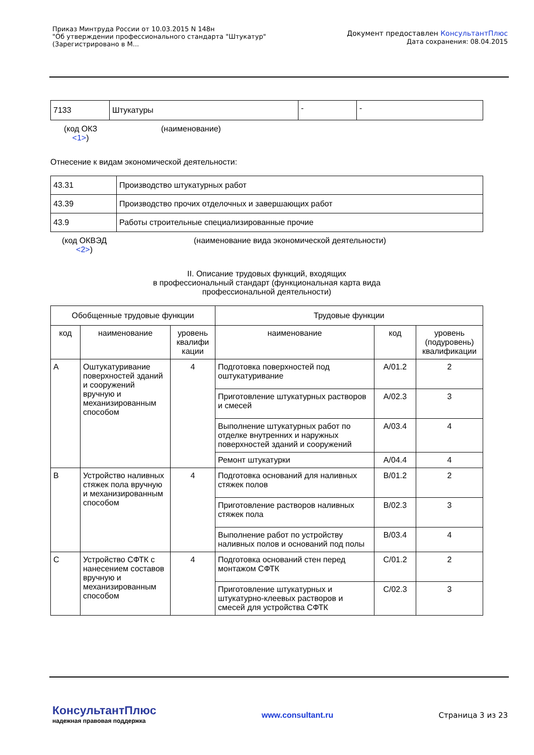Приказ Минтруда России от 10.03.2015 N 148н
"Об утверждении профессионального стандарта "Штукатур"
(Зарегистрировано в М...
Документ предоставлен КонсультантПлюс
Дата сохранения: 08.04.2015
| 7133 | Штукатуры | - | - |
(код ОКЗ
<1>)
(наименование)
Отнесение к видам экономической деятельности:
| 43.31 | Производство штукатурных работ |
| 43.39 | Производство прочих отделочных и завершающих работ |
| 43.9 | Работы строительные специализированные прочие |
(код ОКВЭД
<2>)
(наименование вида экономической деятельности)
II. Описание трудовых функций, входящих
в профессиональный стандарт (функциональная карта вида
профессиональной деятельности)
| Обобщенные трудовые функции | | | Трудовые функции | | |
| --- | --- | --- | --- | --- | --- |
| код | наименование | уровень квалифи кации | наименование | код | уровень (подуровень) квалификации |
| A | Оштукатуривание поверхностей зданий и сооружений вручную и механизированным способом | 4 | Подготовка поверхностей под оштукатуривание | A/01.2 | 2 |
| | | | Приготовление штукатурных растворов и смесей | A/02.3 | 3 |
| | | | Выполнение штукатурных работ по отделке внутренних и наружных поверхностей зданий и сооружений | A/03.4 | 4 |
| | | | Ремонт штукатурки | A/04.4 | 4 |
| B | Устройство наливных стяжек пола вручную и механизированным способом | 4 | Подготовка оснований для наливных стяжек полов | B/01.2 | 2 |
| | | | Приготовление растворов наливных стяжек пола | B/02.3 | 3 |
| | | | Выполнение работ по устройству наливных полов и оснований под полы | B/03.4 | 4 |
| C | Устройство СФТК с нанесением составов вручную и механизированным способом | 4 | Подготовка оснований стен перед монтажом СФТК | C/01.2 | 2 |
| | | | Приготовление штукатурных и штукатурно-клеевых растворов и смесей для устройства СФТК | C/02.3 | 3 |
КонсультантПлюс
надежная правовая поддержка
www.consultant.ru Страница 3 из 23